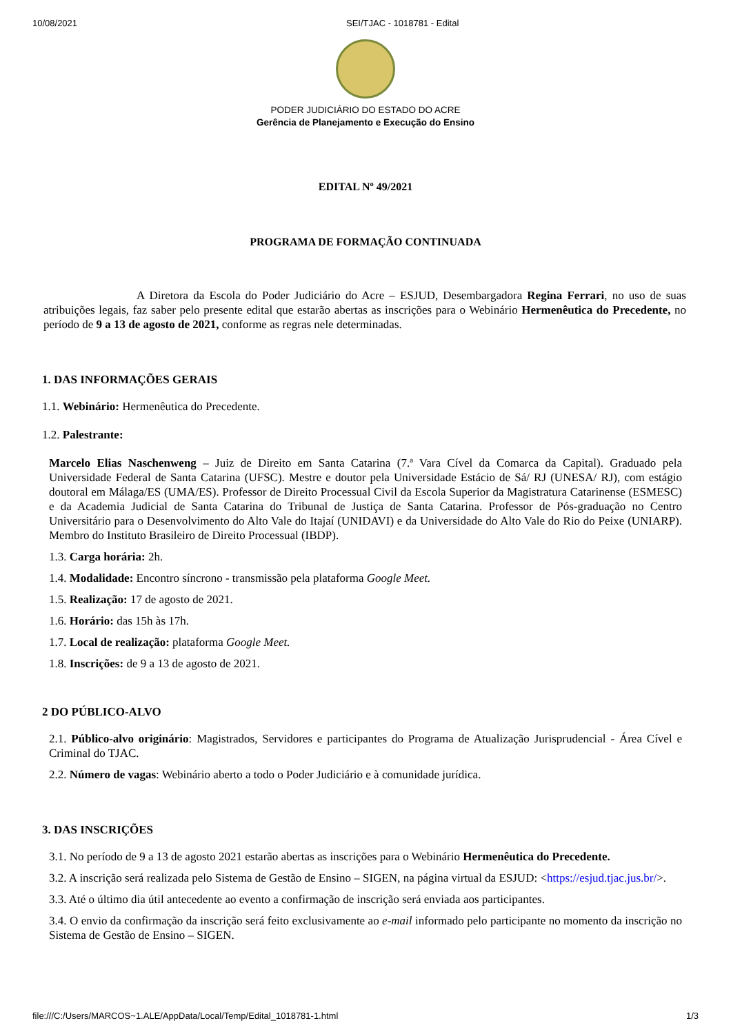10/08/2021 SEI/TJAC - 1018781 - Edital
PODER JUDICIÁRIO DO ESTADO DO ACRE
Gerência de Planejamento e Execução do Ensino
EDITAL Nº 49/2021
PROGRAMA DE FORMAÇÃO CONTINUADA
A Diretora da Escola do Poder Judiciário do Acre – ESJUD, Desembargadora Regina Ferrari, no uso de suas atribuições legais, faz saber pelo presente edital que estarão abertas as inscrições para o Webinário Hermenêutica do Precedente, no período de 9 a 13 de agosto de 2021, conforme as regras nele determinadas.
1. DAS INFORMAÇÕES GERAIS
1.1. Webinário: Hermenêutica do Precedente.
1.2. Palestrante:
Marcelo Elias Naschenweng – Juiz de Direito em Santa Catarina (7.ª Vara Cível da Comarca da Capital). Graduado pela Universidade Federal de Santa Catarina (UFSC). Mestre e doutor pela Universidade Estácio de Sá/ RJ (UNESA/ RJ), com estágio doutoral em Málaga/ES (UMA/ES). Professor de Direito Processual Civil da Escola Superior da Magistratura Catarinense (ESMESC) e da Academia Judicial de Santa Catarina do Tribunal de Justiça de Santa Catarina. Professor de Pós-graduação no Centro Universitário para o Desenvolvimento do Alto Vale do Itajaí (UNIDAVI) e da Universidade do Alto Vale do Rio do Peixe (UNIARP). Membro do Instituto Brasileiro de Direito Processual (IBDP).
1.3. Carga horária: 2h.
1.4. Modalidade: Encontro síncrono - transmissão pela plataforma Google Meet.
1.5. Realização: 17 de agosto de 2021.
1.6. Horário: das 15h às 17h.
1.7. Local de realização: plataforma Google Meet.
1.8. Inscrições: de 9 a 13 de agosto de 2021.
2 DO PÚBLICO-ALVO
2.1. Público-alvo originário: Magistrados, Servidores e participantes do Programa de Atualização Jurisprudencial - Área Cível e Criminal do TJAC.
2.2. Número de vagas: Webinário aberto a todo o Poder Judiciário e à comunidade jurídica.
3. DAS INSCRIÇÕES
3.1. No período de 9 a 13 de agosto 2021 estarão abertas as inscrições para o Webinário Hermenêutica do Precedente.
3.2. A inscrição será realizada pelo Sistema de Gestão de Ensino – SIGEN, na página virtual da ESJUD: <https://esjud.tjac.jus.br/>.
3.3. Até o último dia útil antecedente ao evento a confirmação de inscrição será enviada aos participantes.
3.4. O envio da confirmação da inscrição será feito exclusivamente ao e-mail informado pelo participante no momento da inscrição no Sistema de Gestão de Ensino – SIGEN.
file:///C:/Users/MARCOS~1.ALE/AppData/Local/Temp/Edital_1018781-1.html 1/3